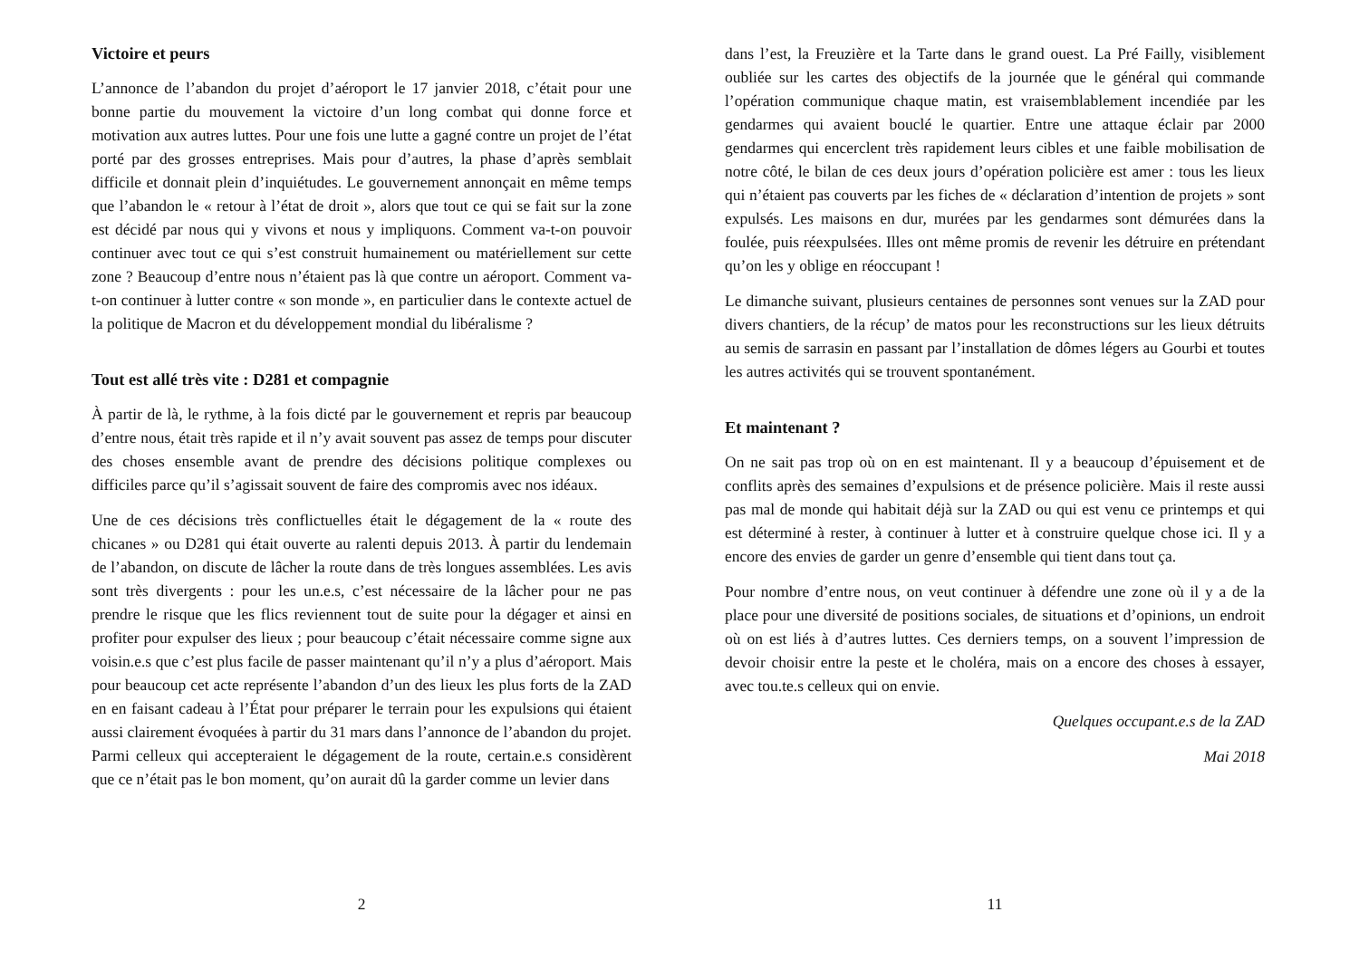Victoire et peurs
L’annonce de l’abandon du projet d’aéroport le 17 janvier 2018, c’était pour une bonne partie du mouvement la victoire d’un long combat qui donne force et motivation aux autres luttes. Pour une fois une lutte a gagné contre un projet de l’état porté par des grosses entreprises. Mais pour d’autres, la phase d’après semblait difficile et donnait plein d’inquiétudes. Le gouvernement annonçait en même temps que l’abandon le « retour à l’état de droit », alors que tout ce qui se fait sur la zone est décidé par nous qui y vivons et nous y impliquons. Comment va-t-on pouvoir continuer avec tout ce qui s’est construit humainement ou matériellement sur cette zone ? Beaucoup d’entre nous n’étaient pas là que contre un aéroport. Comment va-t-on continuer à lutter contre « son monde », en particulier dans le contexte actuel de la politique de Macron et du développement mondial du libéralisme ?
Tout est allé très vite : D281 et compagnie
À partir de là, le rythme, à la fois dicté par le gouvernement et repris par beaucoup d’entre nous, était très rapide et il n’y avait souvent pas assez de temps pour discuter des choses ensemble avant de prendre des décisions politique complexes ou difficiles parce qu’il s’agissait souvent de faire des compromis avec nos idéaux.
Une de ces décisions très conflictuelles était le dégagement de la « route des chicanes » ou D281 qui était ouverte au ralenti depuis 2013. À partir du lendemain de l’abandon, on discute de lâcher la route dans de très longues assemblées. Les avis sont très divergents : pour les un.e.s, c’est nécessaire de la lâcher pour ne pas prendre le risque que les flics reviennent tout de suite pour la dégager et ainsi en profiter pour expulser des lieux ; pour beaucoup c’était nécessaire comme signe aux voisin.e.s que c’est plus facile de passer maintenant qu’il n’y a plus d’aéroport. Mais pour beaucoup cet acte représente l’abandon d’un des lieux les plus forts de la ZAD en en faisant cadeau à l’État pour préparer le terrain pour les expulsions qui étaient aussi clairement évoquées à partir du 31 mars dans l’annonce de l’abandon du projet. Parmi celleux qui accepteraient le dégagement de la route, certain.e.s considèrent que ce n’était pas le bon moment, qu’on aurait dû la garder comme un levier dans
2
dans l’est, la Freuzière et la Tarte dans le grand ouest. La Pré Failly, visiblement oubliée sur les cartes des objectifs de la journée que le général qui commande l’opération communique chaque matin, est vraisemblablement incendiée par les gendarmes qui avaient bouclé le quartier. Entre une attaque éclair par 2000 gendarmes qui encerclent très rapidement leurs cibles et une faible mobilisation de notre côté, le bilan de ces deux jours d’opération policière est amer : tous les lieux qui n’étaient pas couverts par les fiches de « déclaration d’intention de projets » sont expulsés. Les maisons en dur, murées par les gendarmes sont démurées dans la foulée, puis réexpulsées. Illes ont même promis de revenir les détruire en prétendant qu’on les y oblige en réoccupant !
Le dimanche suivant, plusieurs centaines de personnes sont venues sur la ZAD pour divers chantiers, de la récup’ de matos pour les reconstructions sur les lieux détruits au semis de sarrasin en passant par l’installation de dômes légers au Gourbi et toutes les autres activités qui se trouvent spontanément.
Et maintenant ?
On ne sait pas trop où on en est maintenant. Il y a beaucoup d’épuisement et de conflits après des semaines d’expulsions et de présence policière. Mais il reste aussi pas mal de monde qui habitait déjà sur la ZAD ou qui est venu ce printemps et qui est déterminé à rester, à continuer à lutter et à construire quelque chose ici. Il y a encore des envies de garder un genre d’ensemble qui tient dans tout ça.
Pour nombre d’entre nous, on veut continuer à défendre une zone où il y a de la place pour une diversité de positions sociales, de situations et d’opinions, un endroit où on est liés à d’autres luttes. Ces derniers temps, on a souvent l’impression de devoir choisir entre la peste et le choléra, mais on a encore des choses à essayer, avec tou.te.s celleux qui on envie.
Quelques occupant.e.s de la ZAD
Mai 2018
11